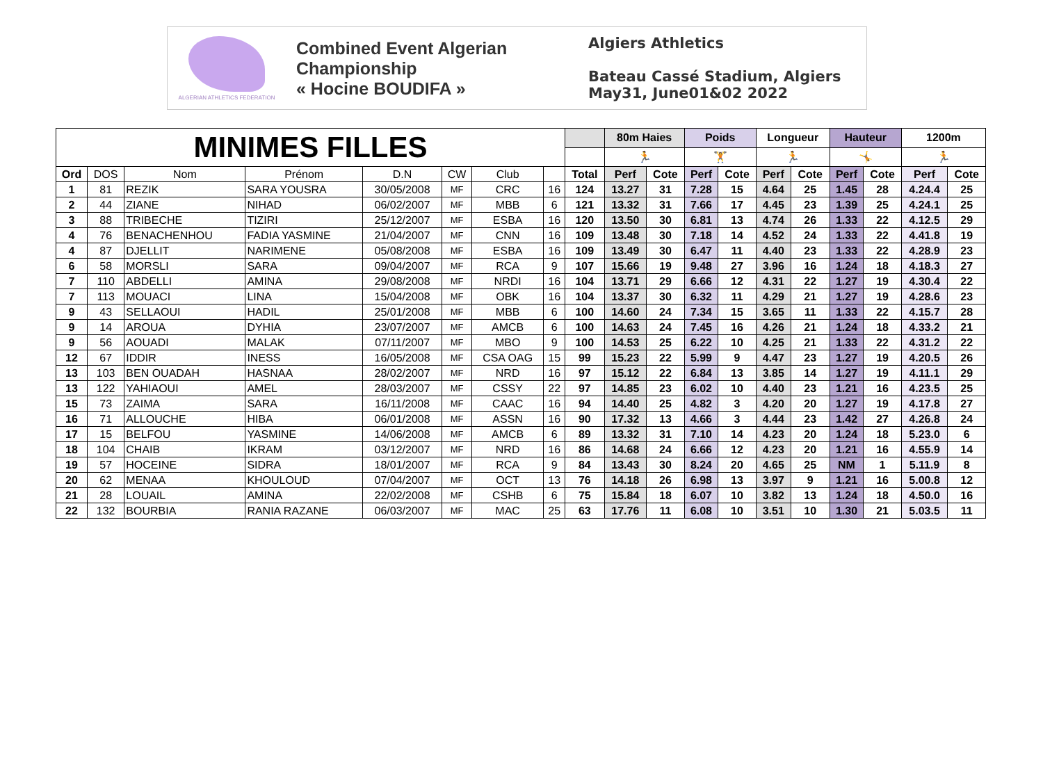ALGERIAN ATHLETICS FEDERATION
Combined Event Algerian Championship
« Hocine BOUDIFA »
Algiers Athletics
Bateau Cassé Stadium, Algiers
May31, June01&02 2022
| MINIMES FILLES | | | | | | | | | 80m Haies | | Poids | | Longueur | | Hauteur | | 1200m | |
| | | | | | | | | | 🏃 | | 🏋 | | 🏃 | | 🤸 | | 🏃 | |
| Ord | DOS | Nom | Prénom | D.N | CW | Club | | Total | Perf | Cote | Perf | Cote | Perf | Cote | Perf | Cote | Perf | Cote |
| 1 | 81 | REZIK | SARA YOUSRA | 30/05/2008 | MF | CRC | 16 | 124 | 13.27 | 31 | 7.28 | 15 | 4.64 | 25 | 1.45 | 28 | 4.24.4 | 25 |
| 2 | 44 | ZIANE | NIHAD | 06/02/2007 | MF | MBB | 6 | 121 | 13.32 | 31 | 7.66 | 17 | 4.45 | 23 | 1.39 | 25 | 4.24.1 | 25 |
| 3 | 88 | TRIBECHE | TIZIRI | 25/12/2007 | MF | ESBA | 16 | 120 | 13.50 | 30 | 6.81 | 13 | 4.74 | 26 | 1.33 | 22 | 4.12.5 | 29 |
| 4 | 76 | BENACHENHOU | FADIA YASMINE | 21/04/2007 | MF | CNN | 16 | 109 | 13.48 | 30 | 7.18 | 14 | 4.52 | 24 | 1.33 | 22 | 4.41.8 | 19 |
| 4 | 87 | DJELLIT | NARIMENE | 05/08/2008 | MF | ESBA | 16 | 109 | 13.49 | 30 | 6.47 | 11 | 4.40 | 23 | 1.33 | 22 | 4.28.9 | 23 |
| 6 | 58 | MORSLI | SARA | 09/04/2007 | MF | RCA | 9 | 107 | 15.66 | 19 | 9.48 | 27 | 3.96 | 16 | 1.24 | 18 | 4.18.3 | 27 |
| 7 | 110 | ABDELLI | AMINA | 29/08/2008 | MF | NRDI | 16 | 104 | 13.71 | 29 | 6.66 | 12 | 4.31 | 22 | 1.27 | 19 | 4.30.4 | 22 |
| 7 | 113 | MOUACI | LINA | 15/04/2008 | MF | OBK | 16 | 104 | 13.37 | 30 | 6.32 | 11 | 4.29 | 21 | 1.27 | 19 | 4.28.6 | 23 |
| 9 | 43 | SELLAOUI | HADIL | 25/01/2008 | MF | MBB | 6 | 100 | 14.60 | 24 | 7.34 | 15 | 3.65 | 11 | 1.33 | 22 | 4.15.7 | 28 |
| 9 | 14 | AROUA | DYHIA | 23/07/2007 | MF | AMCB | 6 | 100 | 14.63 | 24 | 7.45 | 16 | 4.26 | 21 | 1.24 | 18 | 4.33.2 | 21 |
| 9 | 56 | AOUADI | MALAK | 07/11/2007 | MF | MBO | 9 | 100 | 14.53 | 25 | 6.22 | 10 | 4.25 | 21 | 1.33 | 22 | 4.31.2 | 22 |
| 12 | 67 | IDDIR | INESS | 16/05/2008 | MF | CSA OAG | 15 | 99 | 15.23 | 22 | 5.99 | 9 | 4.47 | 23 | 1.27 | 19 | 4.20.5 | 26 |
| 13 | 103 | BEN OUADAH | HASNAA | 28/02/2007 | MF | NRD | 16 | 97 | 15.12 | 22 | 6.84 | 13 | 3.85 | 14 | 1.27 | 19 | 4.11.1 | 29 |
| 13 | 122 | YAHIAOUI | AMEL | 28/03/2007 | MF | CSSY | 22 | 97 | 14.85 | 23 | 6.02 | 10 | 4.40 | 23 | 1.21 | 16 | 4.23.5 | 25 |
| 15 | 73 | ZAIMA | SARA | 16/11/2008 | MF | CAAC | 16 | 94 | 14.40 | 25 | 4.82 | 3 | 4.20 | 20 | 1.27 | 19 | 4.17.8 | 27 |
| 16 | 71 | ALLOUCHE | HIBA | 06/01/2008 | MF | ASSN | 16 | 90 | 17.32 | 13 | 4.66 | 3 | 4.44 | 23 | 1.42 | 27 | 4.26.8 | 24 |
| 17 | 15 | BELFOU | YASMINE | 14/06/2008 | MF | AMCB | 6 | 89 | 13.32 | 31 | 7.10 | 14 | 4.23 | 20 | 1.24 | 18 | 5.23.0 | 6 |
| 18 | 104 | CHAIB | IKRAM | 03/12/2007 | MF | NRD | 16 | 86 | 14.68 | 24 | 6.66 | 12 | 4.23 | 20 | 1.21 | 16 | 4.55.9 | 14 |
| 19 | 57 | HOCEINE | SIDRA | 18/01/2007 | MF | RCA | 9 | 84 | 13.43 | 30 | 8.24 | 20 | 4.65 | 25 | NM | 1 | 5.11.9 | 8 |
| 20 | 62 | MENAA | KHOULOUD | 07/04/2007 | MF | OCT | 13 | 76 | 14.18 | 26 | 6.98 | 13 | 3.97 | 9 | 1.21 | 16 | 5.00.8 | 12 |
| 21 | 28 | LOUAIL | AMINA | 22/02/2008 | MF | CSHB | 6 | 75 | 15.84 | 18 | 6.07 | 10 | 3.82 | 13 | 1.24 | 18 | 4.50.0 | 16 |
| 22 | 132 | BOURBIA | RANIA RAZANE | 06/03/2007 | MF | MAC | 25 | 63 | 17.76 | 11 | 6.08 | 10 | 3.51 | 10 | 1.30 | 21 | 5.03.5 | 11 |